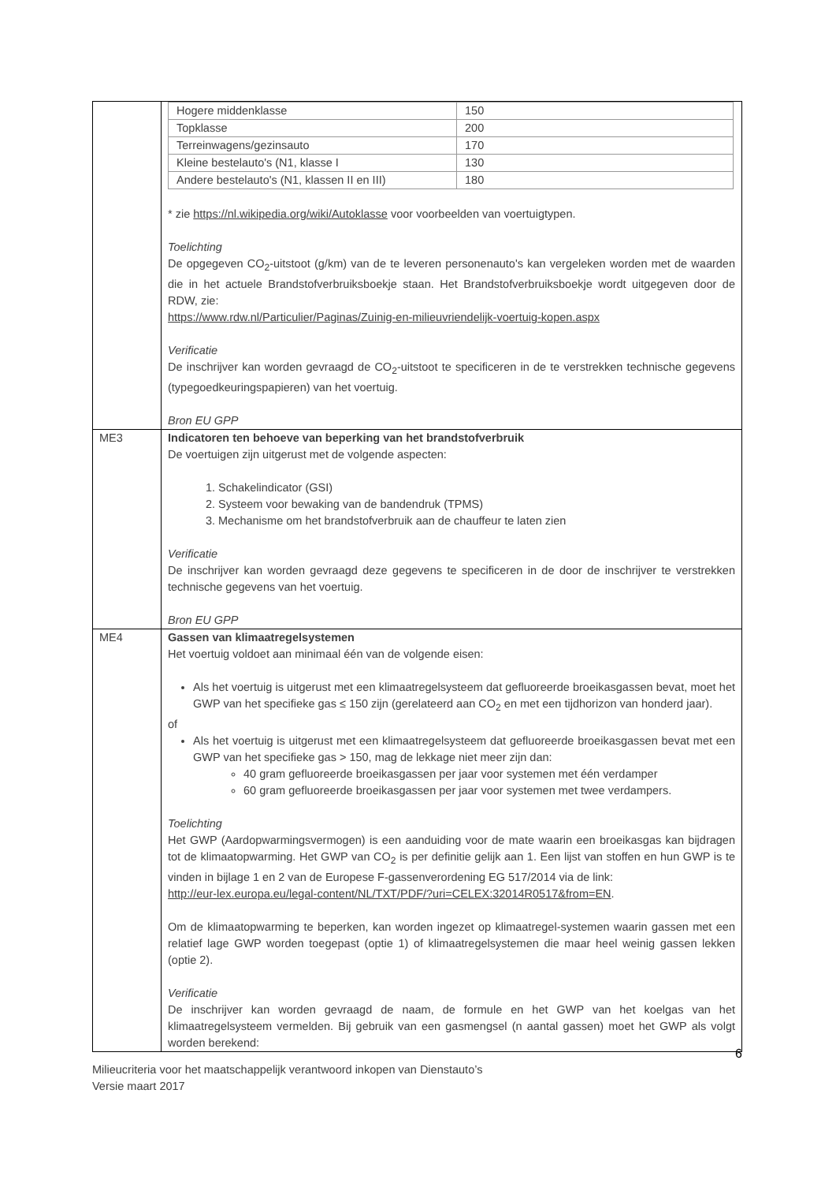| | / Hogere middenklasse / 150 / / Topklasse / 200 / / Terreinwagens/gezinsauto / 170 / / Kleine bestelauto's (N1, klasse I / 130 / / Andere bestelauto's (N1, klassen II en III) / 180 / * zie https://nl.wikipedia.org/wiki/Autoklasse voor voorbeelden van voertuigtypen. Toelichting De opgegeven CO<sub>2</sub>-uitstoot (g/km) van de te leveren personenauto's kan vergeleken worden met de waarden die in het actuele Brandstofverbruiksboekje staan. Het Brandstofverbruiksboekje wordt uitgegeven door de RDW, zie: https://www.rdw.nl/Particulier/Paginas/Zuinig-en-milieuvriendelijk-voertuig-kopen.aspx Verificatie De inschrijver kan worden gevraagd de CO<sub>2</sub>-uitstoot te specificeren in de te verstrekken technische gegevens (typegoedkeuringspapieren) van het voertuig. Bron EU GPP |
| ME3 | Indicatoren ten behoeve van beperking van het brandstofverbruik De voertuigen zijn uitgerust met de volgende aspecten: 1. Schakelindicator (GSI) 2. Systeem voor bewaking van de bandendruk (TPMS) 3. Mechanisme om het brandstofverbruik aan de chauffeur te laten zien Verificatie De inschrijver kan worden gevraagd deze gegevens te specificeren in de door de inschrijver te verstrekken technische gegevens van het voertuig. Bron EU GPP |
| ME4 | Gassen van klimaatregelsystemen Het voertuig voldoet aan minimaal één van de volgende eisen: Als het voertuig is uitgerust met een klimaatregelsysteem dat gefluoreerde broeikasgassen bevat, moet het GWP van het specifieke gas ≤ 150 zijn (gerelateerd aan CO<sub>2</sub> en met een tijdhorizon van honderd jaar). of Als het voertuig is uitgerust met een klimaatregelsysteem dat gefluoreerde broeikasgassen bevat met een GWP van het specifieke gas > 150, mag de lekkage niet meer zijn dan: 40 gram gefluoreerde broeikasgassen per jaar voor systemen met één verdamper 60 gram gefluoreerde broeikasgassen per jaar voor systemen met twee verdampers. Toelichting Het GWP (Aardopwarmingsvermogen) is een aanduiding voor de mate waarin een broeikasgas kan bijdragen tot de klimaatopwarming. Het GWP van CO<sub>2</sub> is per definitie gelijk aan 1. Een lijst van stoffen en hun GWP is te vinden in bijlage 1 en 2 van de Europese F-gassenverordening EG 517/2014 via de link: http://eur-lex.europa.eu/legal-content/NL/TXT/PDF/?uri=CELEX:32014R0517&from=EN . Om de klimaatopwarming te beperken, kan worden ingezet op klimaatregel-systemen waarin gassen met een relatief lage GWP worden toegepast (optie 1) of klimaatregelsystemen die maar heel weinig gassen lekken (optie 2). Verificatie De inschrijver kan worden gevraagd de naam, de formule en het GWP van het koelgas van het klimaatregelsysteem vermelden. Bij gebruik van een gasmengsel (n aantal gassen) moet het GWP als volgt worden berekend: |
6
Milieucriteria voor het maatschappelijk verantwoord inkopen van Dienstauto’s
Versie maart 2017